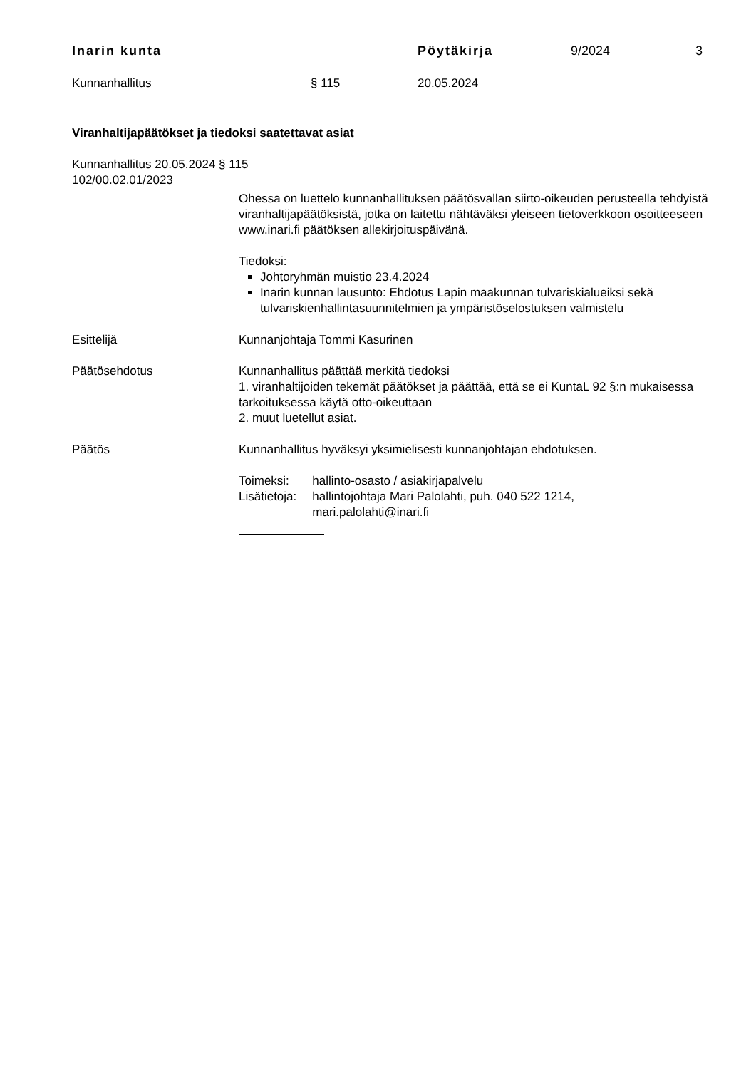Inarin kunta Pöytäkirja 9/2024 3
Kunnanhallitus § 115 20.05.2024
Viranhaltijapäätökset ja tiedoksi saatettavat asiat
Kunnanhallitus 20.05.2024 § 115
102/00.02.01/2023
Ohessa on luettelo kunnanhallituksen päätösvallan siirto-oikeuden perusteella tehdyistä viranhaltijapäätöksistä, jotka on laitettu nähtäväksi yleiseen tietoverkkoon osoitteeseen www.inari.fi päätöksen allekirjoituspäivänä.
Tiedoksi:
Johtoryhmän muistio 23.4.2024
Inarin kunnan lausunto: Ehdotus Lapin maakunnan tulvariskialueiksi sekä tulvariskienhallintasuunnitelmien ja ympäristöselostuksen valmistelu
Esittelijä Kunnanjohtaja Tommi Kasurinen
Päätösehdotus Kunnanhallitus päättää merkitä tiedoksi
1. viranhaltijoiden tekemät päätökset ja päättää, että se ei KuntaL 92 §:n mukaisessa tarkoituksessa käytä otto-oikeuttaan
2. muut luetellut asiat.
Päätös Kunnanhallitus hyväksyi yksimielisesti kunnanjohtajan ehdotuksen.
| Toimeksi: | hallinto-osasto / asiakirjapalvelu |
| Lisätietoja: | hallintojohtaja Mari Palolahti, puh. 040 522 1214, mari.palolahti@inari.fi |